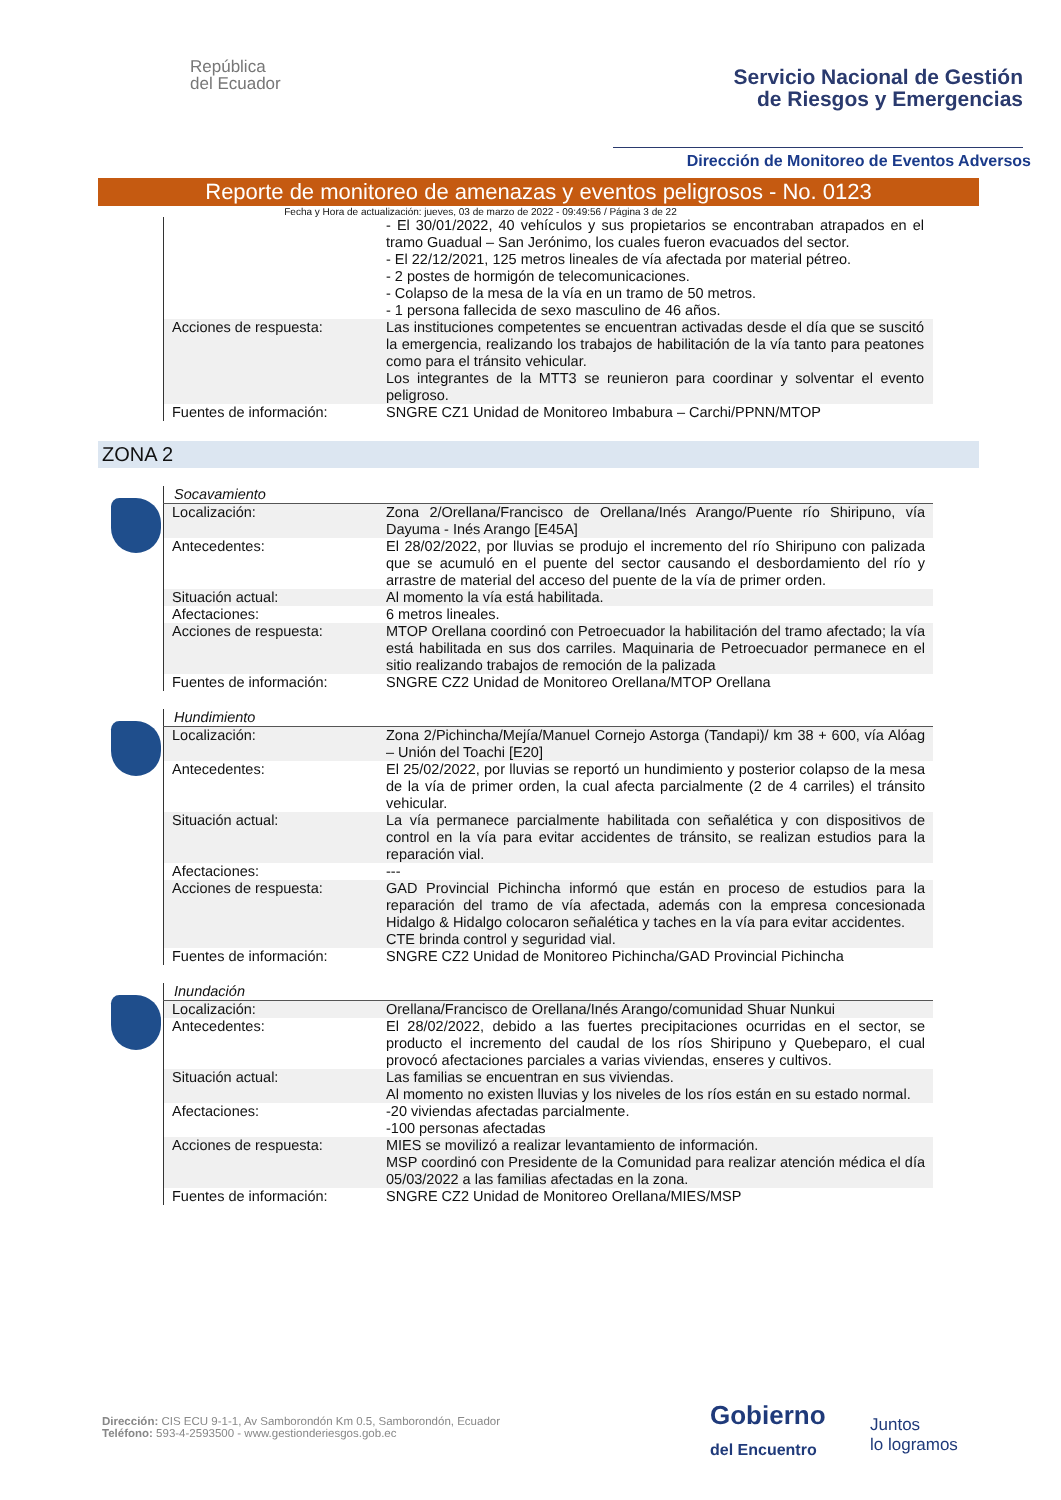República
del Ecuador
Servicio Nacional de Gestión
de Riesgos y Emergencias
Dirección de Monitoreo de Eventos Adversos
Reporte de monitoreo de amenazas y eventos peligrosos - No. 0123
Fecha y Hora de actualización: jueves, 03 de marzo de 2022 - 09:49:56 / Página 3 de 22
| | - El 30/01/2022, 40 vehículos y sus propietarios se encontraban atrapados en el tramo Guadual – San Jerónimo, los cuales fueron evacuados del sector. - El 22/12/2021, 125 metros lineales de vía afectada por material pétreo. - 2 postes de hormigón de telecomunicaciones. - Colapso de la mesa de la vía en un tramo de 50 metros. - 1 persona fallecida de sexo masculino de 46 años. |
| Acciones de respuesta: | Las instituciones competentes se encuentran activadas desde el día que se suscitó la emergencia, realizando los trabajos de habilitación de la vía tanto para peatones como para el tránsito vehicular. Los integrantes de la MTT3 se reunieron para coordinar y solventar el evento peligroso. |
| Fuentes de información: | SNGRE CZ1 Unidad de Monitoreo Imbabura – Carchi/PPNN/MTOP |
ZONA 2
| Socavamiento | |
| Localización: | Zona 2/Orellana/Francisco de Orellana/Inés Arango/Puente río Shiripuno, vía Dayuma - Inés Arango [E45A] |
| Antecedentes: | El 28/02/2022, por lluvias se produjo el incremento del río Shiripuno con palizada que se acumuló en el puente del sector causando el desbordamiento del río y arrastre de material del acceso del puente de la vía de primer orden. |
| Situación actual: | Al momento la vía está habilitada. |
| Afectaciones: | 6 metros lineales. |
| Acciones de respuesta: | MTOP Orellana coordinó con Petroecuador la habilitación del tramo afectado; la vía está habilitada en sus dos carriles. Maquinaria de Petroecuador permanece en el sitio realizando trabajos de remoción de la palizada |
| Fuentes de información: | SNGRE CZ2 Unidad de Monitoreo Orellana/MTOP Orellana |
| Hundimiento | |
| Localización: | Zona 2/Pichincha/Mejía/Manuel Cornejo Astorga (Tandapi)/ km 38 + 600, vía Alóag – Unión del Toachi [E20] |
| Antecedentes: | El 25/02/2022, por lluvias se reportó un hundimiento y posterior colapso de la mesa de la vía de primer orden, la cual afecta parcialmente (2 de 4 carriles) el tránsito vehicular. |
| Situación actual: | La vía permanece parcialmente habilitada con señalética y con dispositivos de control en la vía para evitar accidentes de tránsito, se realizan estudios para la reparación vial. |
| Afectaciones: | --- |
| Acciones de respuesta: | GAD Provincial Pichincha informó que están en proceso de estudios para la reparación del tramo de vía afectada, además con la empresa concesionada Hidalgo & Hidalgo colocaron señalética y taches en la vía para evitar accidentes. CTE brinda control y seguridad vial. |
| Fuentes de información: | SNGRE CZ2 Unidad de Monitoreo Pichincha/GAD Provincial Pichincha |
| Inundación | |
| Localización: | Orellana/Francisco de Orellana/Inés Arango/comunidad Shuar Nunkui |
| Antecedentes: | El 28/02/2022, debido a las fuertes precipitaciones ocurridas en el sector, se producto el incremento del caudal de los ríos Shiripuno y Quebeparo, el cual provocó afectaciones parciales a varias viviendas, enseres y cultivos. |
| Situación actual: | Las familias se encuentran en sus viviendas. Al momento no existen lluvias y los niveles de los ríos están en su estado normal. |
| Afectaciones: | -20 viviendas afectadas parcialmente. -100 personas afectadas |
| Acciones de respuesta: | MIES se movilizó a realizar levantamiento de información. MSP coordinó con Presidente de la Comunidad para realizar atención médica el día 05/03/2022 a las familias afectadas en la zona. |
| Fuentes de información: | SNGRE CZ2 Unidad de Monitoreo Orellana/MIES/MSP |
Dirección: CIS ECU 9-1-1, Av Samborondón Km 0.5, Samborondón, Ecuador
Teléfono: 593-4-2593500 - www.gestionderiesgos.gob.ec
Gobierno
del Encuentro
Juntos
lo logramos